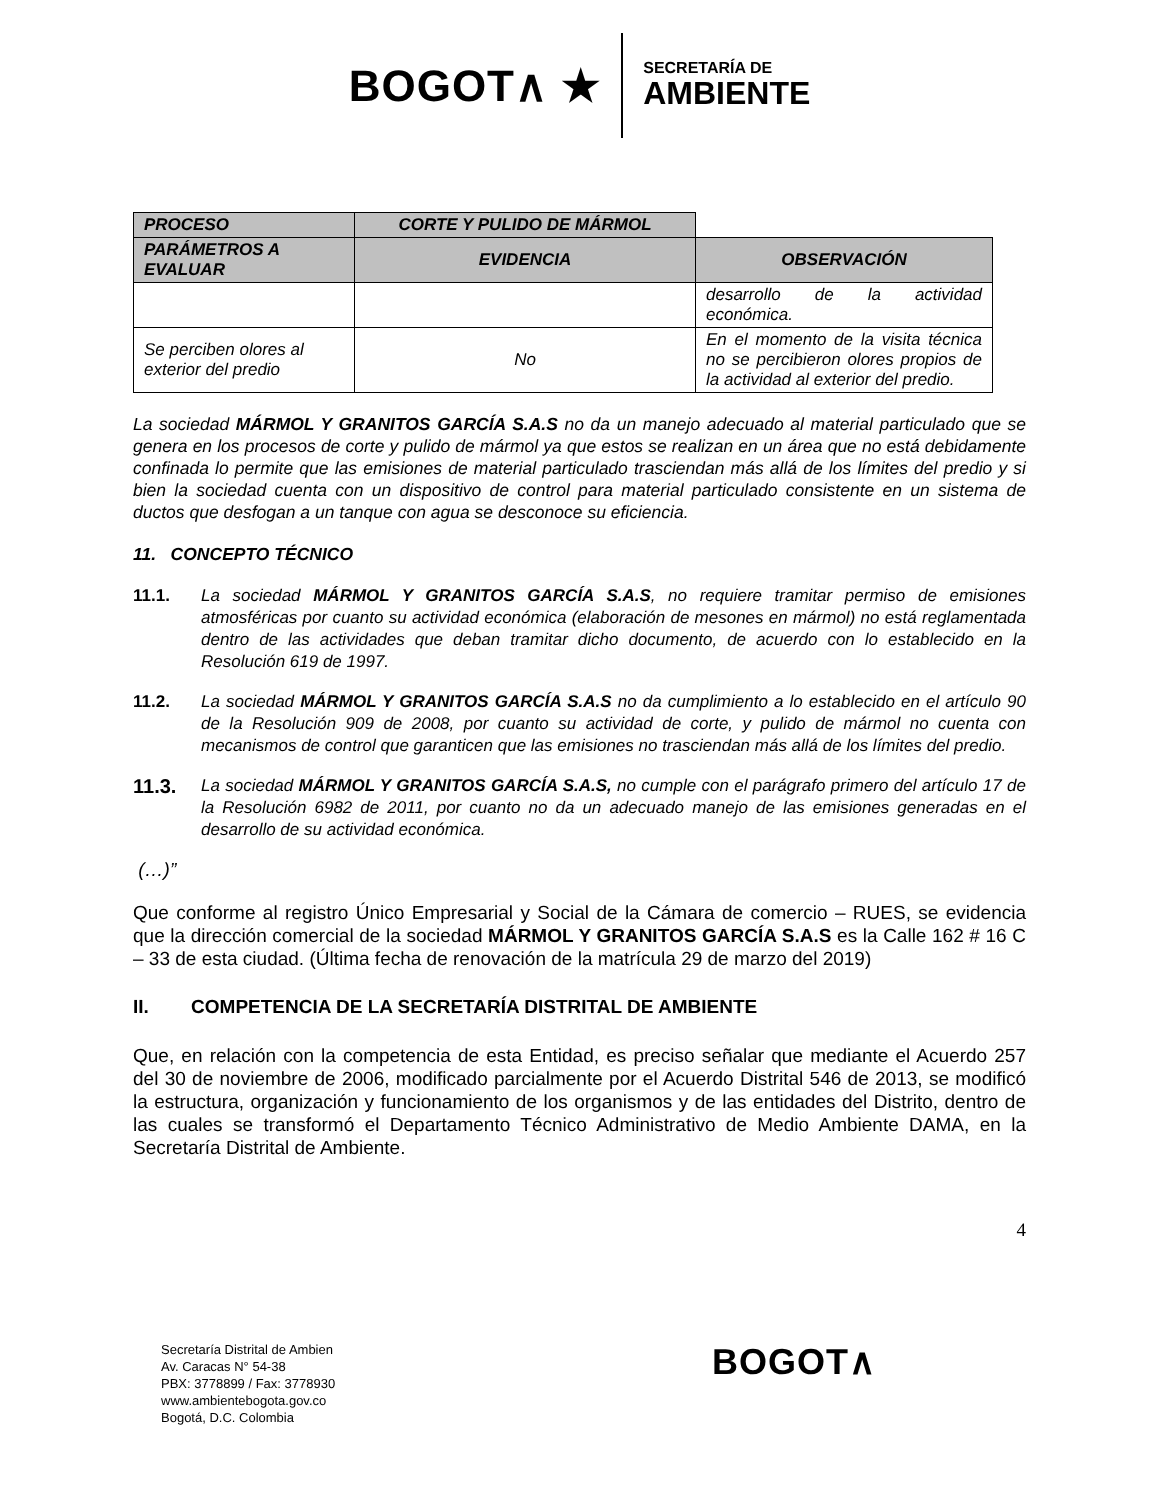BOGOT∧ ★
SECRETARÍA DE
AMBIENTE
| PROCESO | CORTE Y PULIDO DE MÁRMOL | |
| --- | --- | --- |
| PARÁMETROS A EVALUAR | EVIDENCIA | OBSERVACIÓN |
| | | desarrollo de la actividad económica. |
| Se perciben olores al exterior del predio | No | En el momento de la visita técnica no se percibieron olores propios de la actividad al exterior del predio. |
La sociedad MÁRMOL Y GRANITOS GARCÍA S.A.S no da un manejo adecuado al material particulado que se genera en los procesos de corte y pulido de mármol ya que estos se realizan en un área que no está debidamente confinada lo permite que las emisiones de material particulado trasciendan más allá de los límites del predio y si bien la sociedad cuenta con un dispositivo de control para material particulado consistente en un sistema de ductos que desfogan a un tanque con agua se desconoce su eficiencia.
11. CONCEPTO TÉCNICO
11.1. La sociedad MÁRMOL Y GRANITOS GARCÍA S.A.S, no requiere tramitar permiso de emisiones atmosféricas por cuanto su actividad económica (elaboración de mesones en mármol) no está reglamentada dentro de las actividades que deban tramitar dicho documento, de acuerdo con lo establecido en la Resolución 619 de 1997.
11.2. La sociedad MÁRMOL Y GRANITOS GARCÍA S.A.S no da cumplimiento a lo establecido en el artículo 90 de la Resolución 909 de 2008, por cuanto su actividad de corte, y pulido de mármol no cuenta con mecanismos de control que garanticen que las emisiones no trasciendan más allá de los límites del predio.
11.3. La sociedad MÁRMOL Y GRANITOS GARCÍA S.A.S, no cumple con el parágrafo primero del artículo 17 de la Resolución 6982 de 2011, por cuanto no da un adecuado manejo de las emisiones generadas en el desarrollo de su actividad económica.
(…)”
Que conforme al registro Único Empresarial y Social de la Cámara de comercio – RUES, se evidencia que la dirección comercial de la sociedad MÁRMOL Y GRANITOS GARCÍA S.A.S es la Calle 162 # 16 C – 33 de esta ciudad. (Última fecha de renovación de la matrícula 29 de marzo del 2019)
II. COMPETENCIA DE LA SECRETARÍA DISTRITAL DE AMBIENTE
Que, en relación con la competencia de esta Entidad, es preciso señalar que mediante el Acuerdo 257 del 30 de noviembre de 2006, modificado parcialmente por el Acuerdo Distrital 546 de 2013, se modificó la estructura, organización y funcionamiento de los organismos y de las entidades del Distrito, dentro de las cuales se transformó el Departamento Técnico Administrativo de Medio Ambiente DAMA, en la Secretaría Distrital de Ambiente.
4
Secretaría Distrital de Ambien
Av. Caracas N° 54-38
PBX: 3778899 / Fax: 3778930
www.ambientebogota.gov.co
Bogotá, D.C. Colombia
BOGOT∧